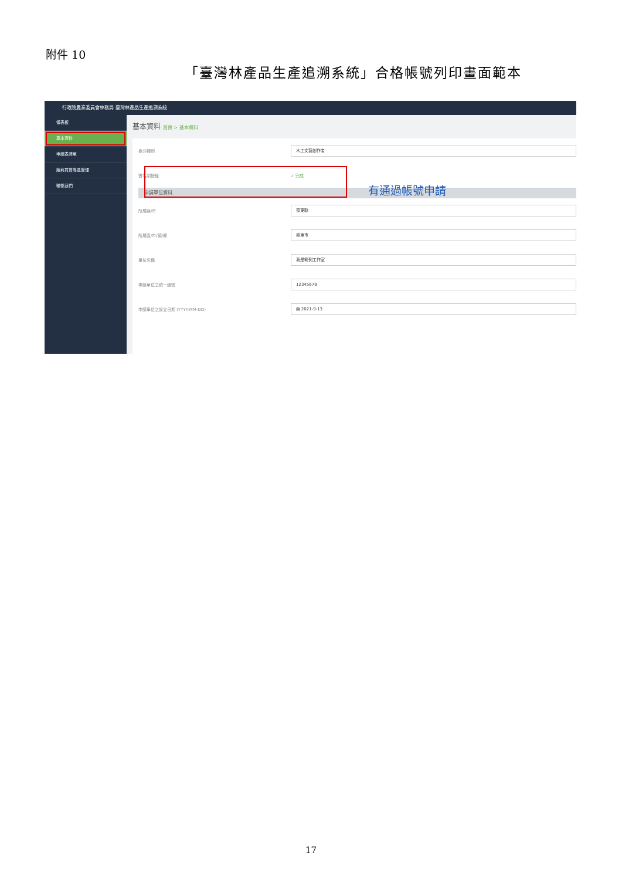附件 10
「臺灣林產品生產追溯系統」合格帳號列印畫面範本
行政院農業委員會林務局 臺灣林產品生產追溯系統
儀表板
基本資料
申請表清單
廠商買賣專區管理
聯繫我們
基本資料 首頁 > 基本資料
身分類別 木工文藝創作者
實名制授權 ✓ 完成
申請單位資料
所屬縣/市 臺東縣
所屬區/市/鎮/鄉 臺東市
單位名稱 我是範例工作室
申請單位之統一編號 12345678
申請單位之設立日期 (YYYY-MM-DD) ▤ 2021-9-13
有通過帳號申請
17